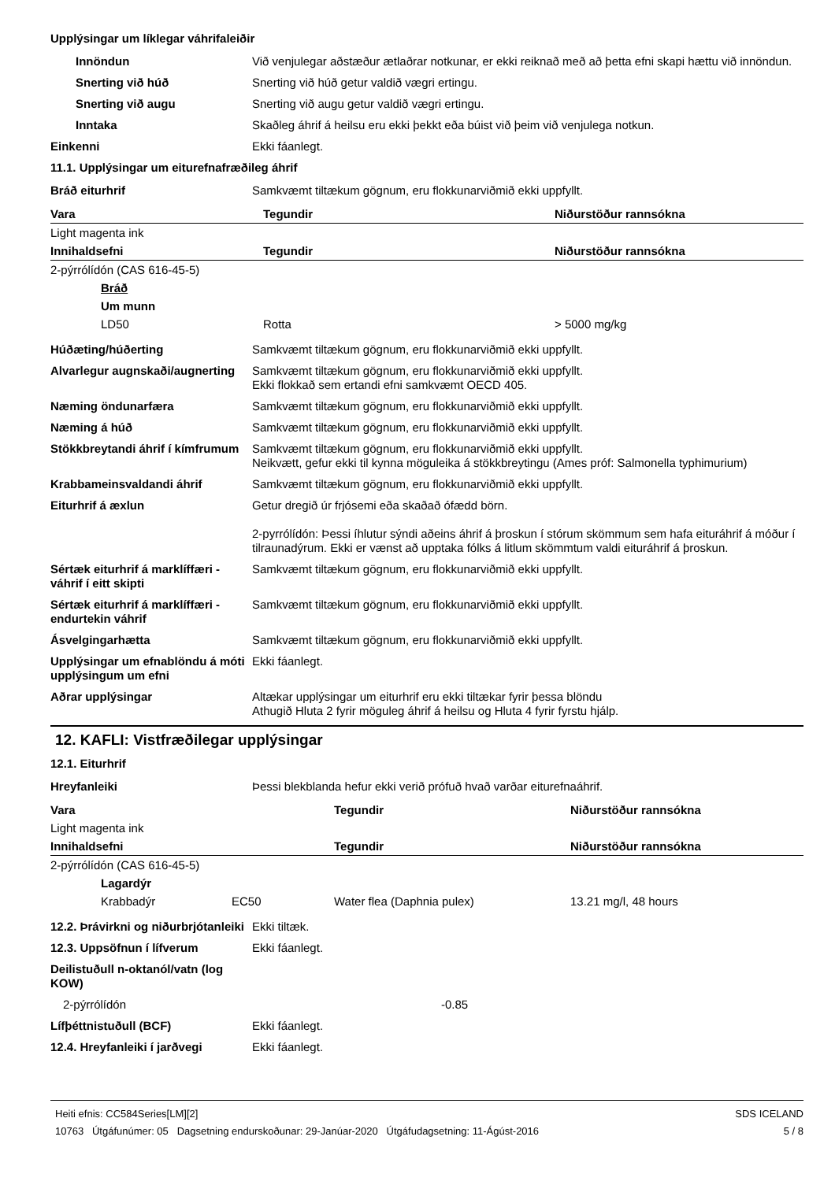Upplýsingar um líklegar váhrifaleiðir
Innöndun Við venjulegar aðstæður ætlaðrar notkunar, er ekki reiknað með að þetta efni skapi hættu við innöndun.
Snerting við húð Snerting við húð getur valdið vægri ertingu.
Snerting við augu Snerting við augu getur valdið vægri ertingu.
Inntaka Skaðleg áhrif á heilsu eru ekki þekkt eða búist við þeim við venjulega notkun.
Einkenni Ekki fáanlegt.
11.1. Upplýsingar um eiturefnafræðileg áhrif
Bráð eiturhrif Samkvæmt tiltækum gögnum, eru flokkunarviðmið ekki uppfyllt.
| Vara | Tegundir | Niðurstöður rannsókna |
| --- | --- | --- |
| Light magenta ink | | |
| Innihaldsefni | Tegundir | Niðurstöður rannsókna |
| 2-pýrrólídón (CAS 616-45-5) | | |
| Bráð | | |
| Um munn | | |
| LD50 | Rotta | > 5000 mg/kg |
Húðæting/húðerting Samkvæmt tiltækum gögnum, eru flokkunarviðmið ekki uppfyllt.
Alvarlegur augnskaði/augnerting
Samkvæmt tiltækum gögnum, eru flokkunarviðmið ekki uppfyllt.
Ekki flokkað sem ertandi efni samkvæmt OECD 405.
Næming öndunarfæra Samkvæmt tiltækum gögnum, eru flokkunarviðmið ekki uppfyllt.
Næming á húð Samkvæmt tiltækum gögnum, eru flokkunarviðmið ekki uppfyllt.
Stökkbreytandi áhrif í kímfrumum
Samkvæmt tiltækum gögnum, eru flokkunarviðmið ekki uppfyllt.
Neikvætt, gefur ekki til kynna möguleika á stökkbreytingu (Ames próf: Salmonella typhimurium)
Krabbameinsvaldandi áhrif Samkvæmt tiltækum gögnum, eru flokkunarviðmið ekki uppfyllt.
Eiturhrif á æxlun Getur dregið úr frjósemi eða skaðað ófædd börn.
2-pyrrólídón: Þessi íhlutur sýndi aðeins áhrif á þroskun í stórum skömmum sem hafa eituráhrif á móður í tilraunadýrum. Ekki er vænst að upptaka fólks á litlum skömmtum valdi eituráhrif á þroskun.
Sértæk eiturhrif á marklíffæri - váhrif í eitt skipti
Samkvæmt tiltækum gögnum, eru flokkunarviðmið ekki uppfyllt.
Sértæk eiturhrif á marklíffæri - endurtekin váhrif
Samkvæmt tiltækum gögnum, eru flokkunarviðmið ekki uppfyllt.
Ásvelgingarhætta Samkvæmt tiltækum gögnum, eru flokkunarviðmið ekki uppfyllt.
Upplýsingar um efnablöndu á móti upplýsingum um efni
Ekki fáanlegt.
Aðrar upplýsingar Altækar upplýsingar um eiturhrif eru ekki tiltækar fyrir þessa blöndu
Athugið Hluta 2 fyrir möguleg áhrif á heilsu og Hluta 4 fyrir fyrstu hjálp.
12. KAFLI: Vistfræðilegar upplýsingar
12.1. Eiturhrif
Hreyfanleiki Þessi blekblanda hefur ekki verið prófuð hvað varðar eiturefnaáhrif.
| Vara | | Tegundir | Niðurstöður rannsókna |
| --- | --- | --- | --- |
| Light magenta ink | | | |
| Innihaldsefni | | Tegundir | Niðurstöður rannsókna |
| 2-pýrrólídón (CAS 616-45-5) | | | |
| Lagardýr | | | |
| Krabbadýr | EC50 | Water flea (Daphnia pulex) | 13.21 mg/l, 48 hours |
12.2. Þrávirkni og niðurbrjótanleiki
Ekki tiltæk.
12.3. Uppsöfnun í lífverum Ekki fáanlegt.
Deilistuðull n-oktanól/vatn (log KOW)
2-pýrrólídón -0.85
Lífþéttnistuðull (BCF) Ekki fáanlegt.
12.4. Hreyfanleiki í jarðvegi
Ekki fáanlegt.
Heiti efnis: CC584Series[LM][2]
10763 Útgáfunúmer: 05 Dagsetning endurskoðunar: 29-Janúar-2020 Útgáfudagsetning: 11-Ágúst-2016
SDS ICELAND
5 / 8